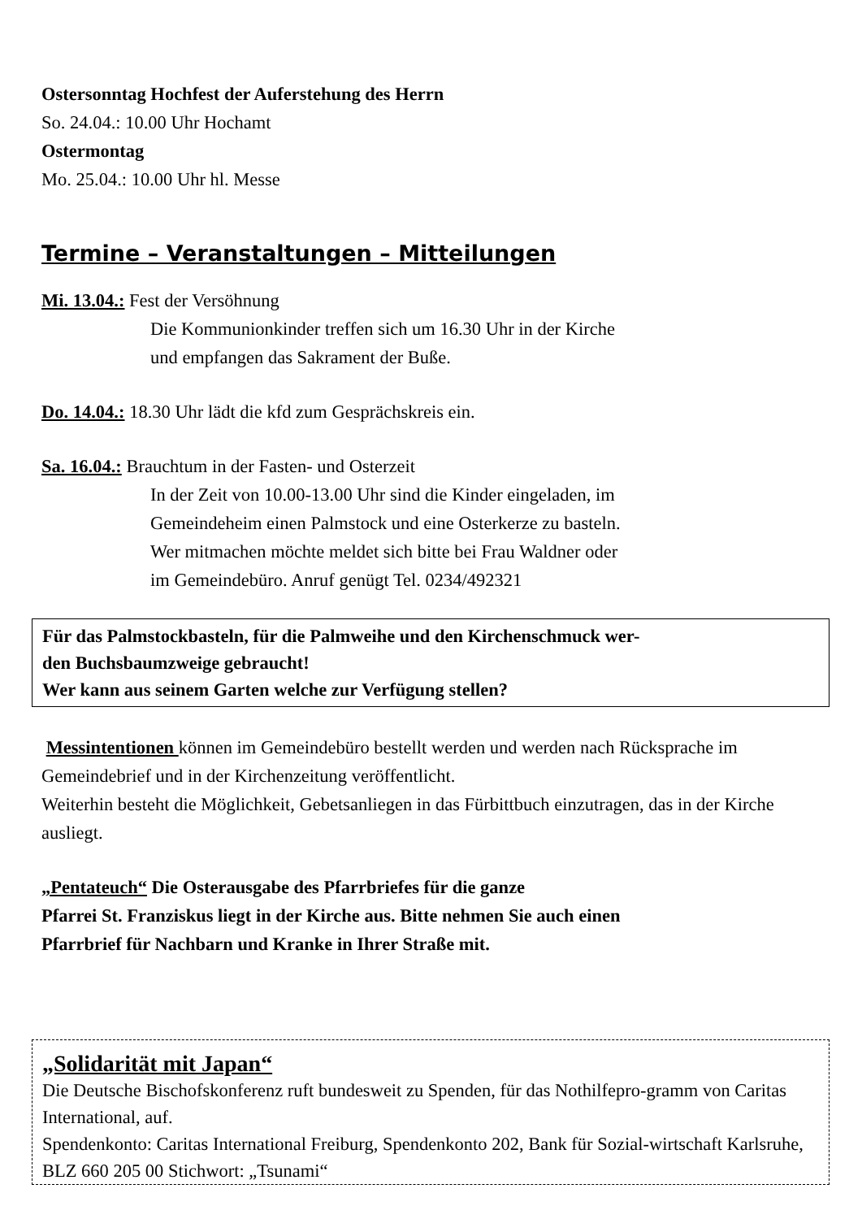Ostersonntag Hochfest der Auferstehung des Herrn
So. 24.04.: 10.00 Uhr Hochamt
Ostermontag
Mo. 25.04.: 10.00 Uhr hl. Messe
Termine – Veranstaltungen – Mitteilungen
Mi. 13.04.: Fest der Versöhnung
Die Kommunionkinder treffen sich um 16.30 Uhr in der Kirche
und empfangen das Sakrament der Buße.
Do. 14.04.: 18.30 Uhr lädt die kfd zum Gesprächskreis ein.
Sa. 16.04.: Brauchtum in der Fasten- und Osterzeit
In der Zeit von 10.00-13.00 Uhr sind die Kinder eingeladen, im
Gemeindeheim einen Palmstock und eine Osterkerze zu basteln.
Wer mitmachen möchte meldet sich bitte bei Frau Waldner oder
im Gemeindebüro. Anruf genügt Tel. 0234/492321
Für das Palmstockbasteln, für die Palmweihe und den Kirchenschmuck wer-
den Buchsbaumzweige gebraucht!
Wer kann aus seinem Garten welche zur Verfügung stellen?
Messintentionen können im Gemeindebüro bestellt werden und werden nach Rücksprache im Gemeindebrief und in der Kirchenzeitung veröffentlicht.
Weiterhin besteht die Möglichkeit, Gebetsanliegen in das Fürbittbuch einzutragen, das in der Kirche ausliegt.
„Pentateuch“ Die Osterausgabe des Pfarrbriefes für die ganze
Pfarrei St. Franziskus liegt in der Kirche aus. Bitte nehmen Sie auch einen
Pfarrbrief für Nachbarn und Kranke in Ihrer Straße mit.
„Solidarität mit Japan“
Die Deutsche Bischofskonferenz ruft bundesweit zu Spenden, für das Nothilfepro-gramm von Caritas International, auf.
Spendenkonto: Caritas International Freiburg, Spendenkonto 202, Bank für Sozial-wirtschaft Karlsruhe, BLZ 660 205 00 Stichwort: „Tsunami“